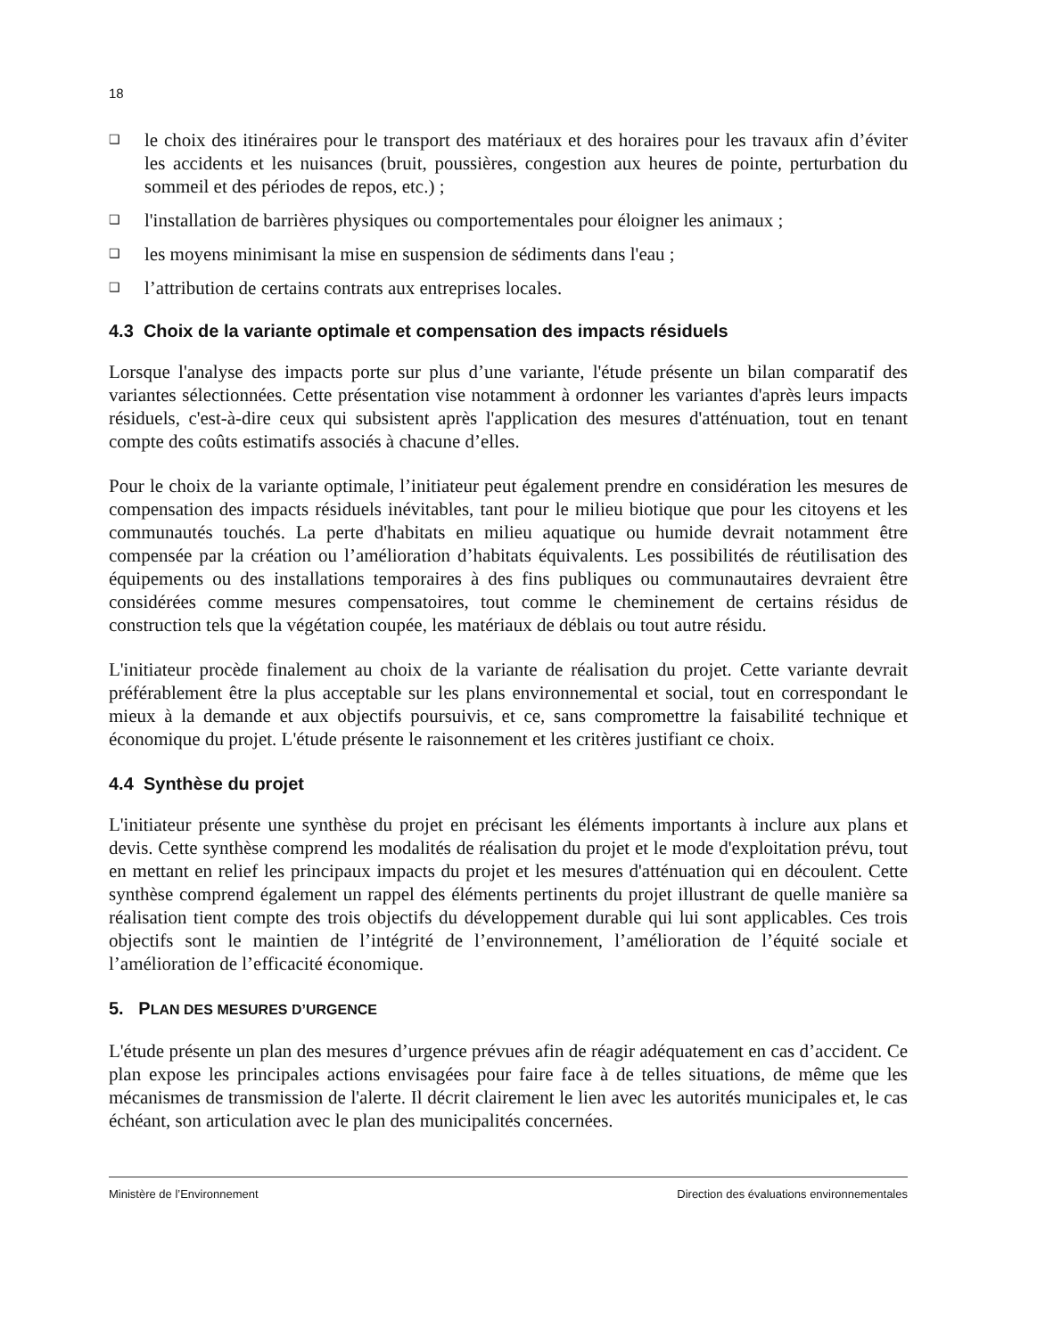18
❑ le choix des itinéraires pour le transport des matériaux et des horaires pour les travaux afin d’éviter les accidents et les nuisances (bruit, poussières, congestion aux heures de pointe, perturbation du sommeil et des périodes de repos, etc.) ;
❑ l'installation de barrières physiques ou comportementales pour éloigner les animaux ;
❑ les moyens minimisant la mise en suspension de sédiments dans l'eau ;
❑ l’attribution de certains contrats aux entreprises locales.
4.3 Choix de la variante optimale et compensation des impacts résiduels
Lorsque l'analyse des impacts porte sur plus d’une variante, l'étude présente un bilan comparatif des variantes sélectionnées. Cette présentation vise notamment à ordonner les variantes d'après leurs impacts résiduels, c'est-à-dire ceux qui subsistent après l'application des mesures d'atténuation, tout en tenant compte des coûts estimatifs associés à chacune d’elles.
Pour le choix de la variante optimale, l’initiateur peut également prendre en considération les mesures de compensation des impacts résiduels inévitables, tant pour le milieu biotique que pour les citoyens et les communautés touchés. La perte d'habitats en milieu aquatique ou humide devrait notamment être compensée par la création ou l’amélioration d’habitats équivalents. Les possibilités de réutilisation des équipements ou des installations temporaires à des fins publiques ou communautaires devraient être considérées comme mesures compensatoires, tout comme le cheminement de certains résidus de construction tels que la végétation coupée, les matériaux de déblais ou tout autre résidu.
L'initiateur procède finalement au choix de la variante de réalisation du projet. Cette variante devrait préférablement être la plus acceptable sur les plans environnemental et social, tout en correspondant le mieux à la demande et aux objectifs poursuivis, et ce, sans compromettre la faisabilité technique et économique du projet. L'étude présente le raisonnement et les critères justifiant ce choix.
4.4 Synthèse du projet
L'initiateur présente une synthèse du projet en précisant les éléments importants à inclure aux plans et devis. Cette synthèse comprend les modalités de réalisation du projet et le mode d'exploitation prévu, tout en mettant en relief les principaux impacts du projet et les mesures d'atténuation qui en découlent. Cette synthèse comprend également un rappel des éléments pertinents du projet illustrant de quelle manière sa réalisation tient compte des trois objectifs du développement durable qui lui sont applicables. Ces trois objectifs sont le maintien de l’intégrité de l’environnement, l’amélioration de l’équité sociale et l’amélioration de l’efficacité économique.
5. PLAN DES MESURES D’URGENCE
L'étude présente un plan des mesures d’urgence prévues afin de réagir adéquatement en cas d’accident. Ce plan expose les principales actions envisagées pour faire face à de telles situations, de même que les mécanismes de transmission de l'alerte. Il décrit clairement le lien avec les autorités municipales et, le cas échéant, son articulation avec le plan des municipalités concernées.
Ministère de l’Environnement Direction des évaluations environnementales